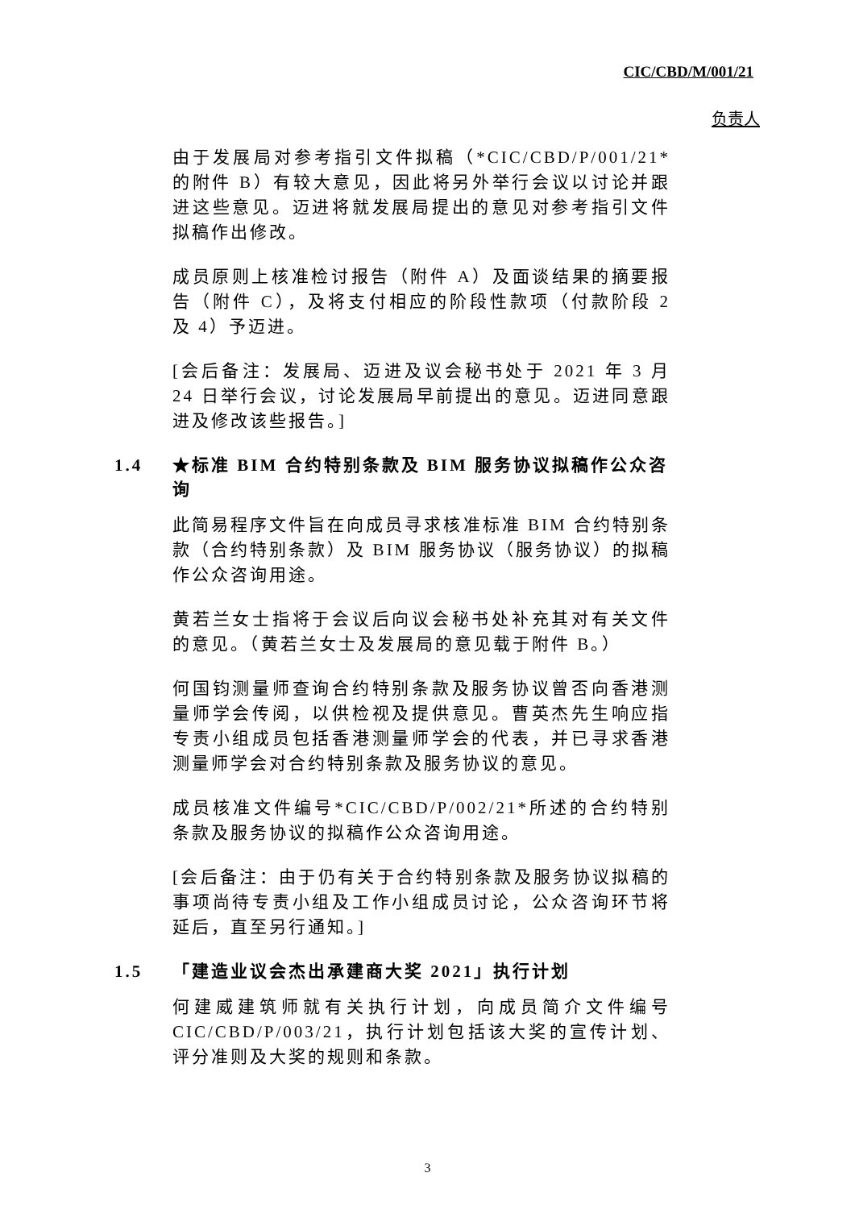CIC/CBD/M/001/21
负责人
由于发展局对参考指引文件拟稿（*CIC/CBD/P/001/21*的附件 B）有较大意见，因此将另外举行会议以讨论并跟进这些意见。迈进将就发展局提出的意见对参考指引文件拟稿作出修改。
成员原则上核准检讨报告（附件 A）及面谈结果的摘要报告（附件 C），及将支付相应的阶段性款项（付款阶段 2 及 4）予迈进。
[会后备注：发展局、迈进及议会秘书处于 2021 年 3 月 24 日举行会议，讨论发展局早前提出的意见。迈进同意跟进及修改该些报告。]
1.4 ★标准 BIM 合约特别条款及 BIM 服务协议拟稿作公众咨询
此简易程序文件旨在向成员寻求核准标准 BIM 合约特别条款（合约特别条款）及 BIM 服务协议（服务协议）的拟稿作公众咨询用途。
黄若兰女士指将于会议后向议会秘书处补充其对有关文件的意见。（黄若兰女士及发展局的意见载于附件 B。）
何国钧测量师查询合约特别条款及服务协议曾否向香港测量师学会传阅，以供检视及提供意见。曹英杰先生响应指专责小组成员包括香港测量师学会的代表，并已寻求香港测量师学会对合约特别条款及服务协议的意见。
成员核准文件编号*CIC/CBD/P/002/21*所述的合约特别条款及服务协议的拟稿作公众咨询用途。
[会后备注：由于仍有关于合约特别条款及服务协议拟稿的事项尚待专责小组及工作小组成员讨论，公众咨询环节将延后，直至另行通知。]
1.5 「建造业议会杰出承建商大奖 2021」执行计划
何建威建筑师就有关执行计划，向成员简介文件编号 CIC/CBD/P/003/21，执行计划包括该大奖的宣传计划、评分准则及大奖的规则和条款。
3